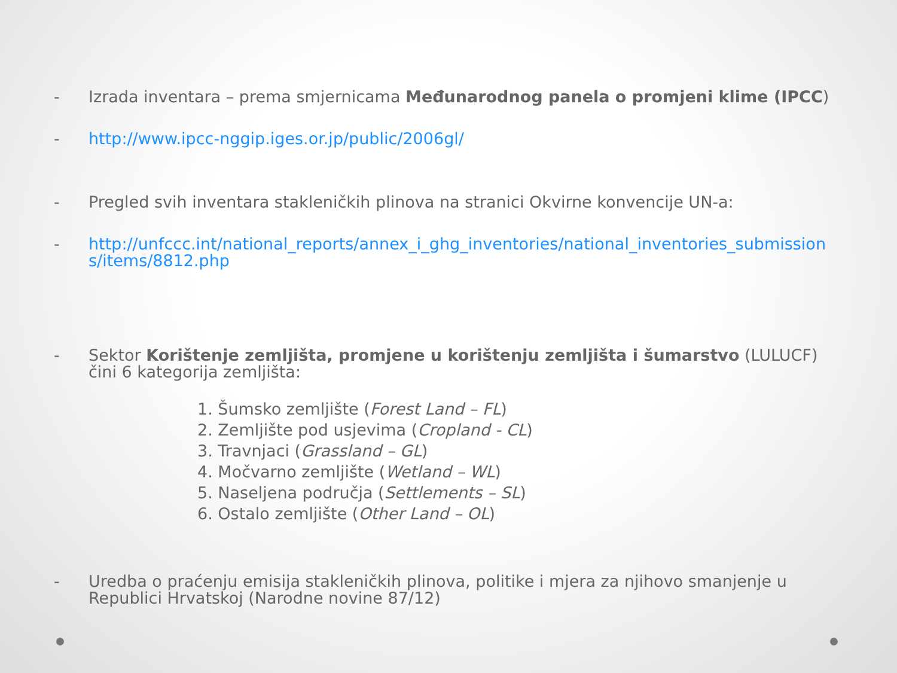- Izrada inventara – prema smjernicama Međunarodnog panela o promjeni klime (IPCC)
- http://www.ipcc-nggip.iges.or.jp/public/2006gl/
- Pregled svih inventara stakleničkih plinova na stranici Okvirne konvencije UN-a:
- http://unfccc.int/national_reports/annex_i_ghg_inventories/national_inventories_submissions/items/8812.php
- Sektor Korištenje zemljišta, promjene u korištenju zemljišta i šumarstvo (LULUCF) čini 6 kategorija zemljišta:
1. Šumsko zemljište (Forest Land – FL)
2. Zemljište pod usjevima (Cropland - CL)
3. Travnjaci (Grassland – GL)
4. Močvarno zemljište (Wetland – WL)
5. Naseljena područja (Settlements – SL)
6. Ostalo zemljište (Other Land – OL)
- Uredba o praćenju emisija stakleničkih plinova, politike i mjera za njihovo smanjenje u Republici Hrvatskoj (Narodne novine 87/12)